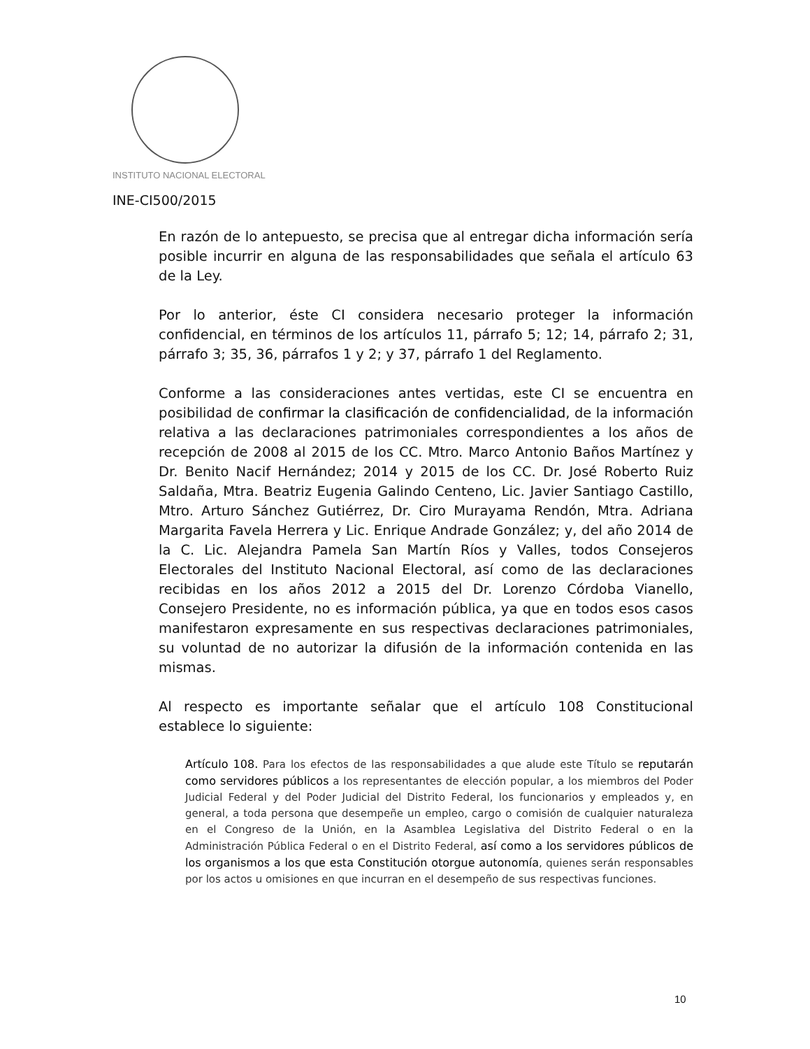INSTITUTO NACIONAL ELECTORAL
INE-CI500/2015
En razón de lo antepuesto, se precisa que al entregar dicha información sería posible incurrir en alguna de las responsabilidades que señala el artículo 63 de la Ley.
Por lo anterior, éste CI considera necesario proteger la información confidencial, en términos de los artículos 11, párrafo 5; 12; 14, párrafo 2; 31, párrafo 3; 35, 36, párrafos 1 y 2; y 37, párrafo 1 del Reglamento.
Conforme a las consideraciones antes vertidas, este CI se encuentra en posibilidad de confirmar la clasificación de confidencialidad, de la información relativa a las declaraciones patrimoniales correspondientes a los años de recepción de 2008 al 2015 de los CC. Mtro. Marco Antonio Baños Martínez y Dr. Benito Nacif Hernández; 2014 y 2015 de los CC. Dr. José Roberto Ruiz Saldaña, Mtra. Beatriz Eugenia Galindo Centeno, Lic. Javier Santiago Castillo, Mtro. Arturo Sánchez Gutiérrez, Dr. Ciro Murayama Rendón, Mtra. Adriana Margarita Favela Herrera y Lic. Enrique Andrade González; y, del año 2014 de la C. Lic. Alejandra Pamela San Martín Ríos y Valles, todos Consejeros Electorales del Instituto Nacional Electoral, así como de las declaraciones recibidas en los años 2012 a 2015 del Dr. Lorenzo Córdoba Vianello, Consejero Presidente, no es información pública, ya que en todos esos casos manifestaron expresamente en sus respectivas declaraciones patrimoniales, su voluntad de no autorizar la difusión de la información contenida en las mismas.
Al respecto es importante señalar que el artículo 108 Constitucional establece lo siguiente:
Artículo 108. Para los efectos de las responsabilidades a que alude este Título se reputarán como servidores públicos a los representantes de elección popular, a los miembros del Poder Judicial Federal y del Poder Judicial del Distrito Federal, los funcionarios y empleados y, en general, a toda persona que desempeñe un empleo, cargo o comisión de cualquier naturaleza en el Congreso de la Unión, en la Asamblea Legislativa del Distrito Federal o en la Administración Pública Federal o en el Distrito Federal, así como a los servidores públicos de los organismos a los que esta Constitución otorgue autonomía, quienes serán responsables por los actos u omisiones en que incurran en el desempeño de sus respectivas funciones.
10